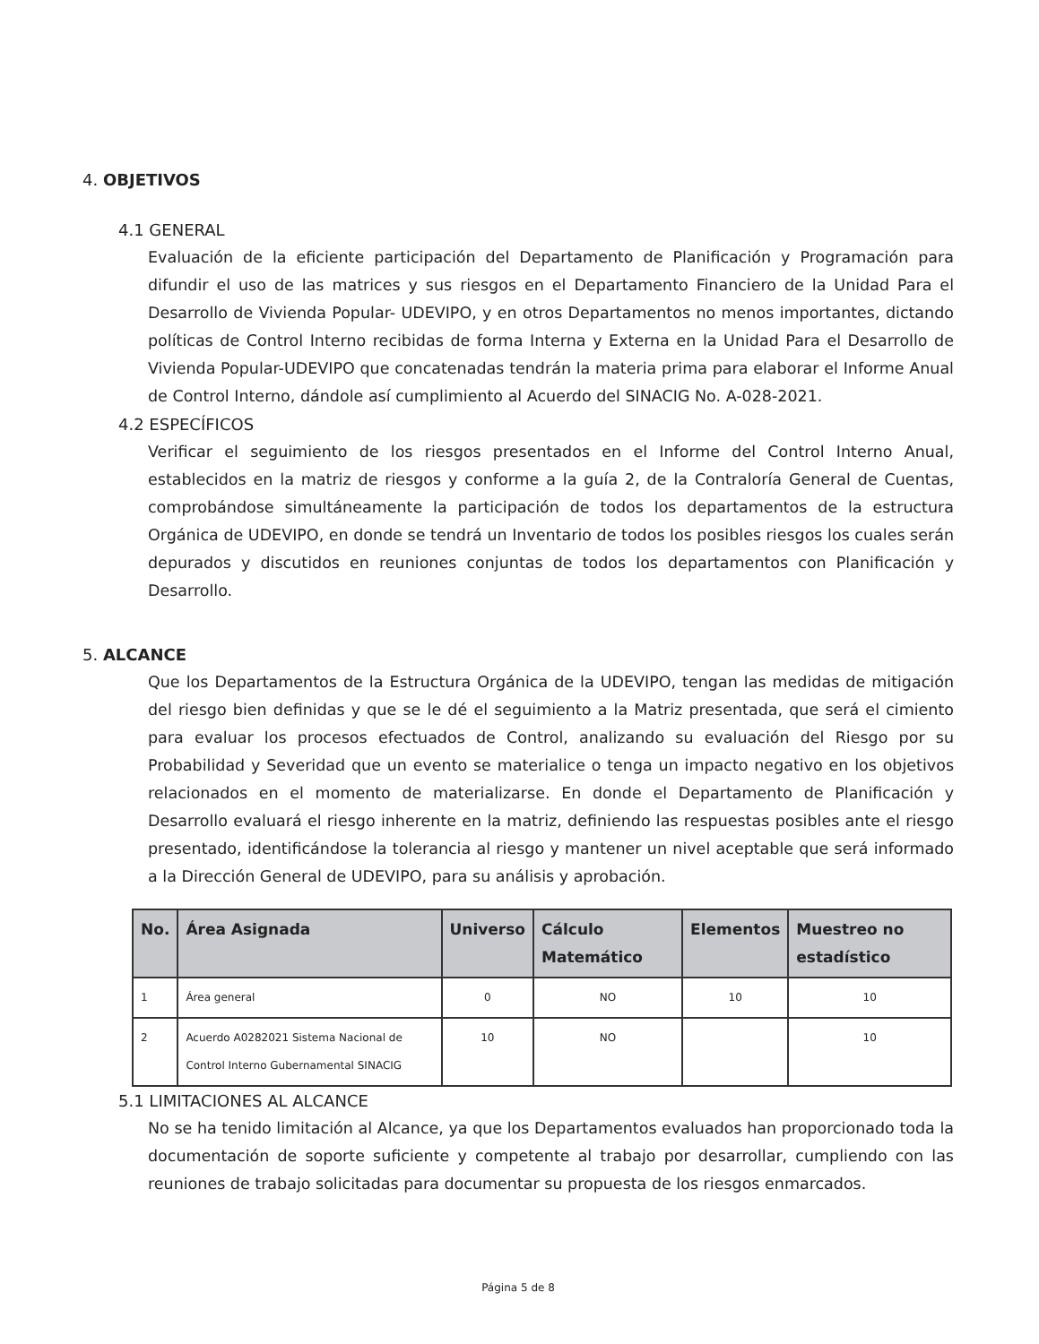4. OBJETIVOS
4.1 GENERAL
Evaluación de la eficiente participación del Departamento de Planificación y Programación para difundir el uso de las matrices y sus riesgos en el Departamento Financiero de la Unidad Para el Desarrollo de Vivienda Popular- UDEVIPO, y en otros Departamentos no menos importantes, dictando políticas de Control Interno recibidas de forma Interna y Externa en la Unidad Para el Desarrollo de Vivienda Popular-UDEVIPO que concatenadas tendrán la materia prima para elaborar el Informe Anual de Control Interno, dándole así cumplimiento al Acuerdo del SINACIG No. A-028-2021.
4.2 ESPECÍFICOS
Verificar el seguimiento de los riesgos presentados en el Informe del Control Interno Anual, establecidos en la matriz de riesgos y conforme a la guía 2, de la Contraloría General de Cuentas, comprobándose simultáneamente la participación de todos los departamentos de la estructura Orgánica de UDEVIPO, en donde se tendrá un Inventario de todos los posibles riesgos los cuales serán depurados y discutidos en reuniones conjuntas de todos los departamentos con Planificación y Desarrollo.
5. ALCANCE
Que los Departamentos de la Estructura Orgánica de la UDEVIPO, tengan las medidas de mitigación del riesgo bien definidas y que se le dé el seguimiento a la Matriz presentada, que será el cimiento para evaluar los procesos efectuados de Control, analizando su evaluación del Riesgo por su Probabilidad y Severidad que un evento se materialice o tenga un impacto negativo en los objetivos relacionados en el momento de materializarse. En donde el Departamento de Planificación y Desarrollo evaluará el riesgo inherente en la matriz, definiendo las respuestas posibles ante el riesgo presentado, identificándose la tolerancia al riesgo y mantener un nivel aceptable que será informado a la Dirección General de UDEVIPO, para su análisis y aprobación.
| No. | Área Asignada | Universo | Cálculo Matemático | Elementos | Muestreo no estadístico |
| --- | --- | --- | --- | --- | --- |
| 1 | Área general | 0 | NO | 10 | 10 |
| 2 | Acuerdo A0282021 Sistema Nacional de Control Interno Gubernamental SINACIG | 10 | NO | | 10 |
5.1 LIMITACIONES AL ALCANCE
No se ha tenido limitación al Alcance, ya que los Departamentos evaluados han proporcionado toda la documentación de soporte suficiente y competente al trabajo por desarrollar, cumpliendo con las reuniones de trabajo solicitadas para documentar su propuesta de los riesgos enmarcados.
Página 5 de 8